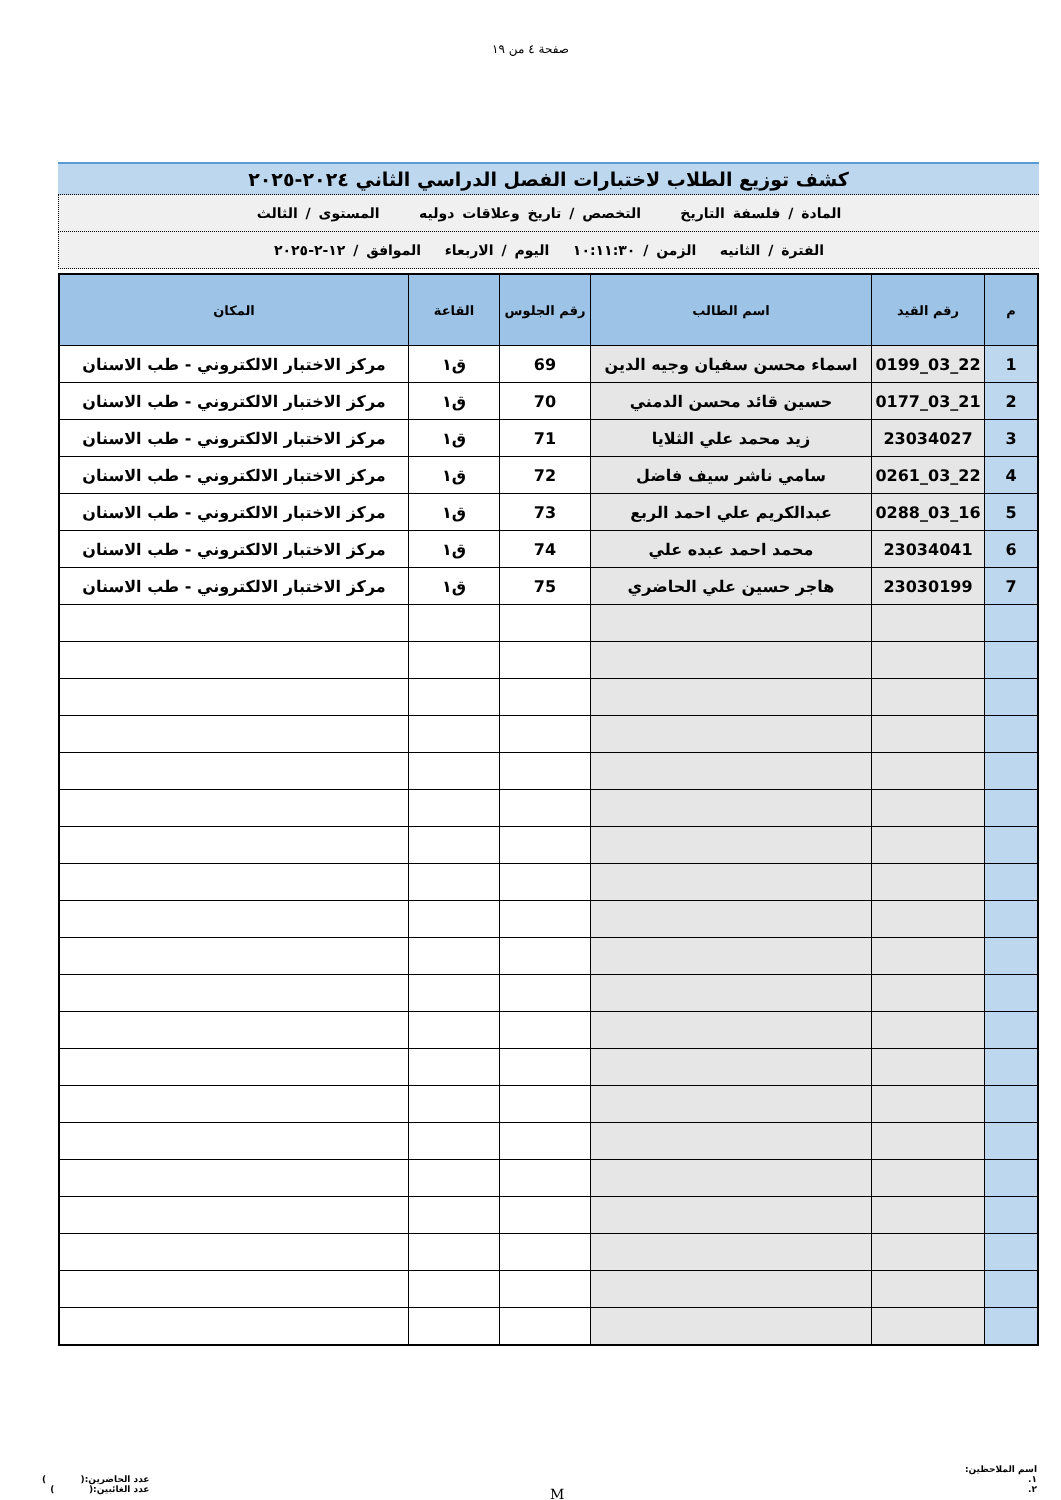صفحة ٤ من ١٩
كشف توزيع الطلاب لاختبارات الفصل الدراسي الثاني ٢٠٢٤-٢٠٢٥
المادة / فلسفة التاريخ التخصص / تاريخ وعلاقات دوليه المستوى / الثالث
الفترة / الثانيه الزمن / ١٠:١١:٣٠ اليوم / الاربعاء الموافق / ١٢-٢-٢٠٢٥
| م | رقم القيد | اسم الطالب | رقم الجلوس | القاعة | المكان |
| --- | --- | --- | --- | --- | --- |
| 1 | 22_03_0199 | اسماء محسن سفيان وجيه الدين | 69 | ق١ | مركز الاختبار الالكتروني - طب الاسنان |
| 2 | 21_03_0177 | حسين قائد محسن الدمني | 70 | ق١ | مركز الاختبار الالكتروني - طب الاسنان |
| 3 | 23034027 | زيد محمد علي الثلايا | 71 | ق١ | مركز الاختبار الالكتروني - طب الاسنان |
| 4 | 22_03_0261 | سامي ناشر سيف فاضل | 72 | ق١ | مركز الاختبار الالكتروني - طب الاسنان |
| 5 | 16_03_0288 | عبدالكريم علي احمد الربع | 73 | ق١ | مركز الاختبار الالكتروني - طب الاسنان |
| 6 | 23034041 | محمد احمد عبده علي | 74 | ق١ | مركز الاختبار الالكتروني - طب الاسنان |
| 7 | 23030199 | هاجر حسين علي الحاضري | 75 | ق١ | مركز الاختبار الالكتروني - طب الاسنان |
اسم الملاحظين:
١.
٢.
M
عدد الحاضرين:( )
عدد الغائبين:( )